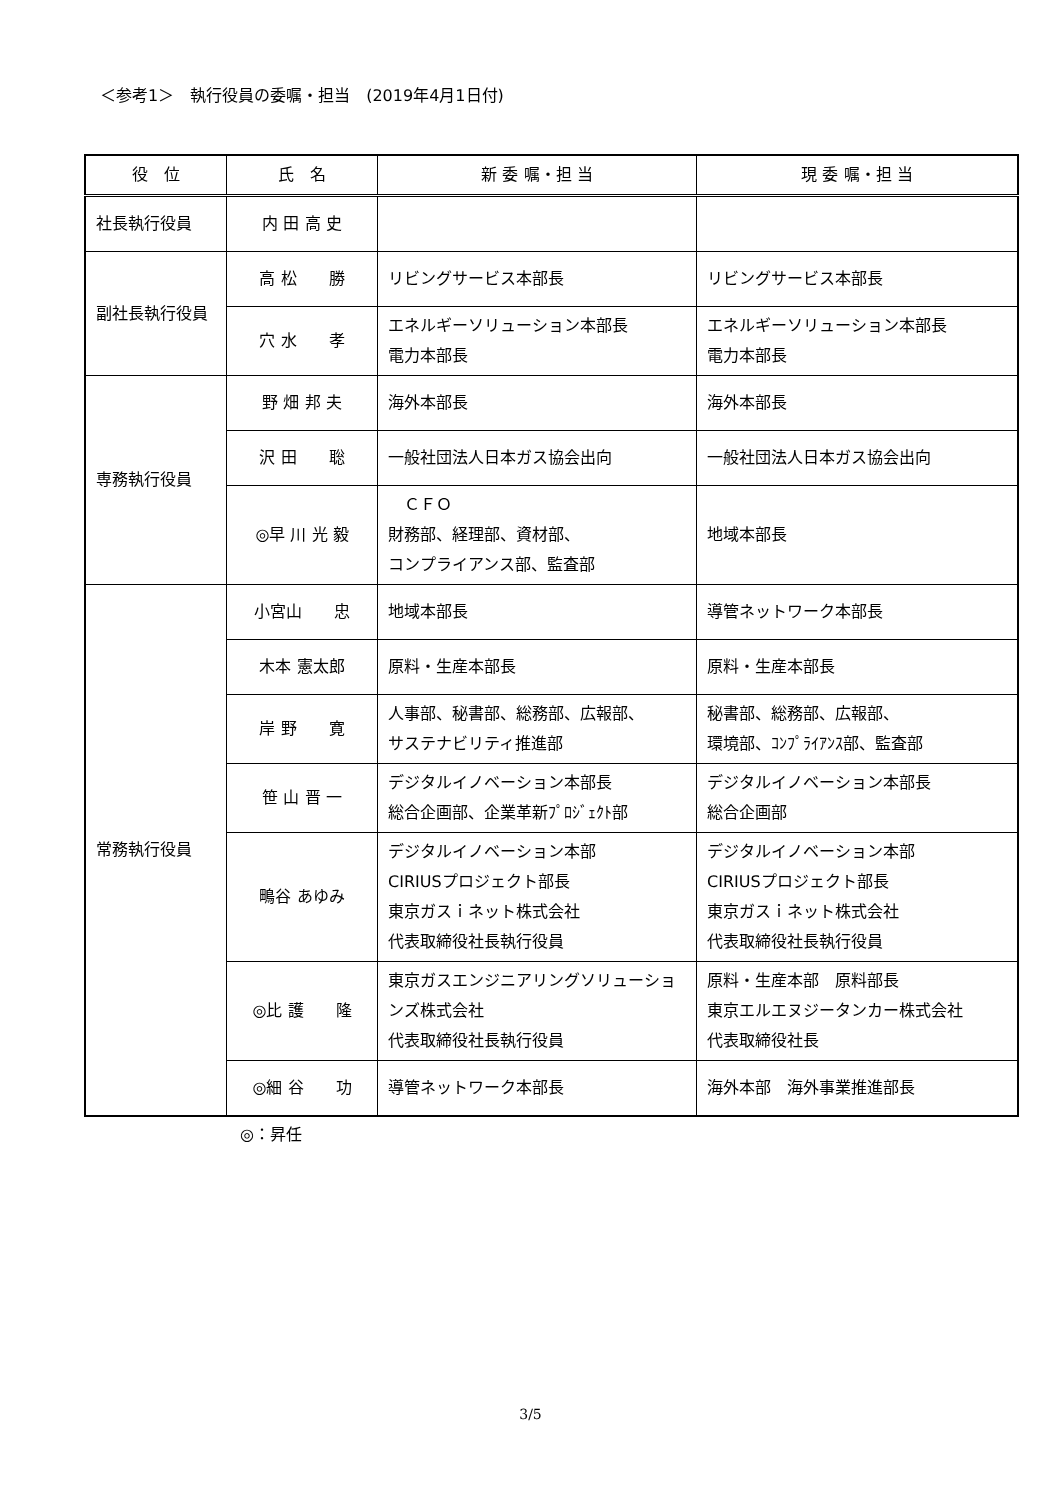＜参考1＞　執行役員の委嘱・担当　(2019年4月1日付)
| 役 位 | 氏 名 | 新 委 嘱・担 当 | 現 委 嘱・担 当 |
| --- | --- | --- | --- |
| 社長執行役員 | 内 田 高 史 | | |
| 副社長執行役員 | 高 松 勝 | リビングサービス本部長 | リビングサービス本部長 |
| | 穴 水 孝 | エネルギーソリューション本部長 電力本部長 | エネルギーソリューション本部長 電力本部長 |
| 専務執行役員 | 野 畑 邦 夫 | 海外本部長 | 海外本部長 |
| | 沢 田 聡 | 一般社団法人日本ガス協会出向 | 一般社団法人日本ガス協会出向 |
| | ◎早 川 光 毅 | ＣＦＯ 財務部、経理部、資材部、 コンプライアンス部、監査部 | 地域本部長 |
| 常務執行役員 | 小宮山 忠 | 地域本部長 | 導管ネットワーク本部長 |
| | 木本 憲太郎 | 原料・生産本部長 | 原料・生産本部長 |
| | 岸 野 寛 | 人事部、秘書部、総務部、広報部、 サステナビリティ推進部 | 秘書部、総務部、広報部、 環境部、ｺﾝﾌﾟﾗｲｱﾝｽ部、監査部 |
| | 笹 山 晋 一 | デジタルイノベーション本部長 総合企画部、企業革新ﾌﾟﾛｼﾞｪｸﾄ部 | デジタルイノベーション本部長 総合企画部 |
| | 鴫谷 あゆみ | デジタルイノベーション本部 CIRIUSプロジェクト部長 東京ガスｉネット株式会社 代表取締役社長執行役員 | デジタルイノベーション本部 CIRIUSプロジェクト部長 東京ガスｉネット株式会社 代表取締役社長執行役員 |
| | ◎比 護 隆 | 東京ガスエンジニアリングソリューションズ株式会社 代表取締役社長執行役員 | 原料・生産本部 原料部長 東京エルエヌジータンカー株式会社 代表取締役社長 |
| | ◎細 谷 功 | 導管ネットワーク本部長 | 海外本部 海外事業推進部長 |
◎：昇任
3/5